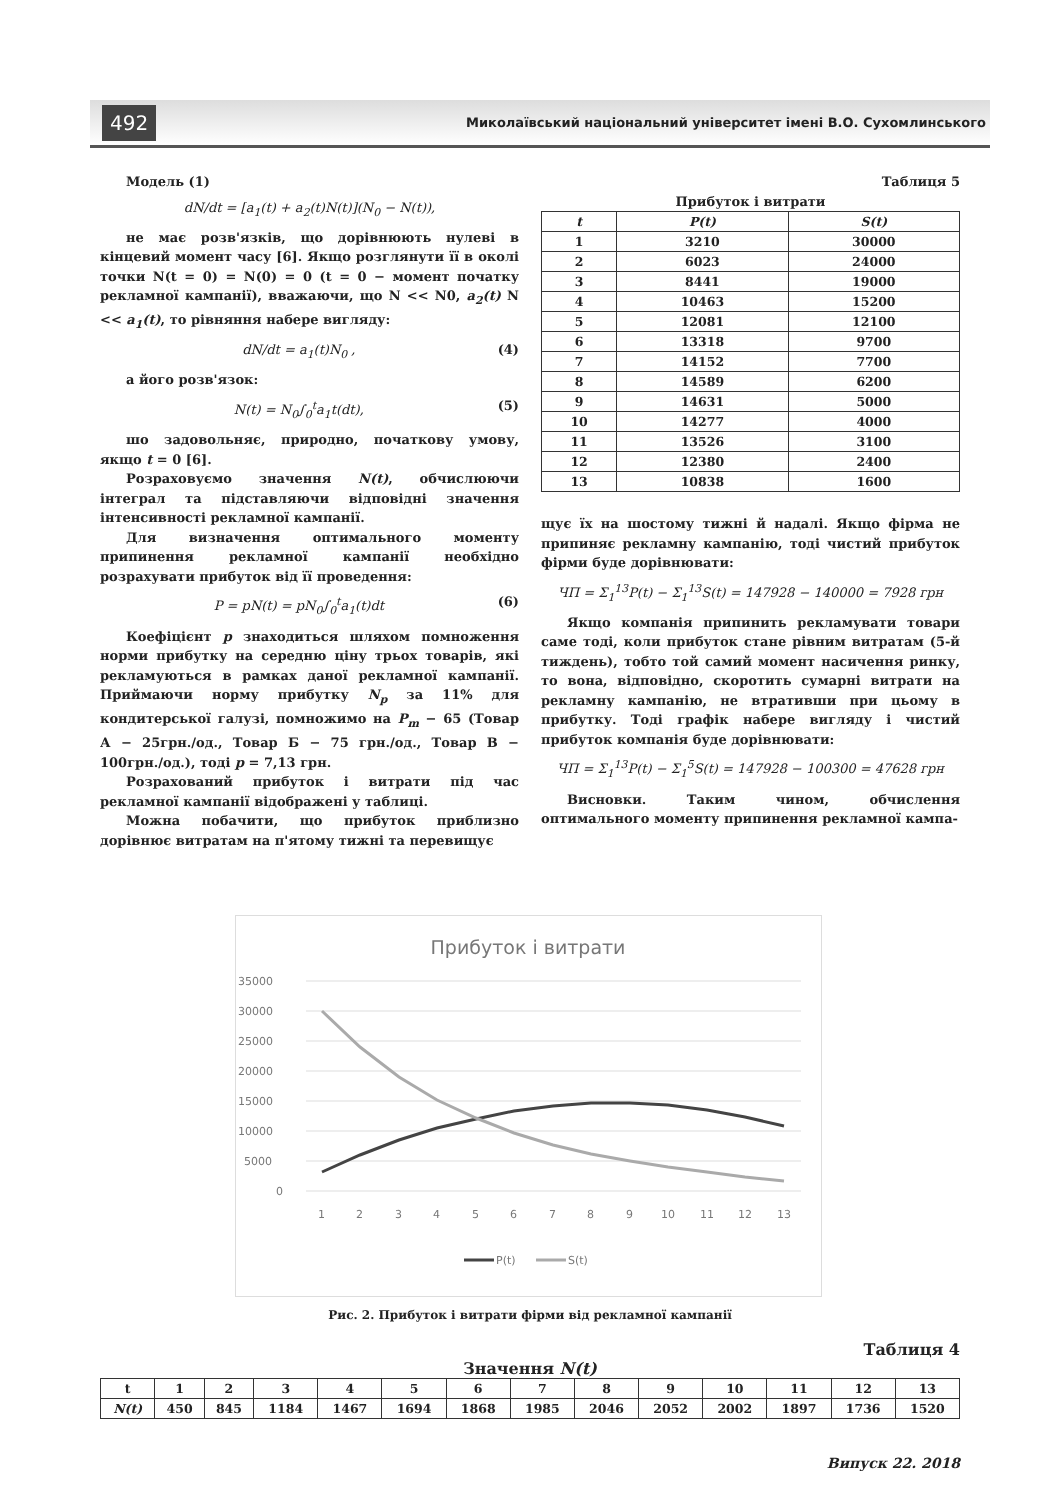492 Миколаївський національний університет імені В.О. Сухомлинського
Модель (1)
dN/dt = [a<sub>1</sub>(t) + a<sub>2</sub>(t)N(t)](N<sub>0</sub> − N(t)),
не має розв'язків, що дорівнюють нулеві в кінцевий момент часу [6]. Якщо розглянути її в околі точки N(t = 0) = N(0) = 0 (t = 0 − момент початку рекламної кампанії), вважаючи, що N << N0, a<sub>2</sub>(t) N << a<sub>1</sub>(t), то рівняння набере вигляду:
dN/dt = a<sub>1</sub>(t)N<sub>0</sub> , (4)
а його розв'язок:
N(t) = N<sub>0</sub>∫<sub>0</sub><sup>t</sup>a<sub>1</sub>t(dt), (5)
шо задовольняє, природно, початкову умову, якщо t = 0 [6].
Розраховуємо значення N(t), обчислюючи інтеграл та підставляючи відповідні значення інтенсивності рекламної кампанії.
Для визначення оптимального моменту припинення рекламної кампанії необхідно розрахувати прибуток від її проведення:
P = pN(t) = pN<sub>0</sub>∫<sub>0</sub><sup>t</sup>a<sub>1</sub>(t)dt (6)
Коефіцієнт p знаходиться шляхом помноження норми прибутку на середню ціну трьох товарів, які рекламуються в рамках даної рекламної кампанії. Приймаючи норму прибутку N<sub>p</sub> за 11% для кондитерської галузі, помножимо на P<sub>m</sub> − 65 (Товар А − 25грн./од., Товар Б − 75 грн./од., Товар В − 100грн./од.), тоді p = 7,13 грн.
Розрахований прибуток і витрати під час рекламної кампанії відображені у таблиці.
Можна побачити, що прибуток приблизно дорівнює витратам на п'ятому тижні та перевищує
Таблиця 5
Прибуток і витрати
| t | P(t) | S(t) |
| --- | --- | --- |
| 1 | 3210 | 30000 |
| 2 | 6023 | 24000 |
| 3 | 8441 | 19000 |
| 4 | 10463 | 15200 |
| 5 | 12081 | 12100 |
| 6 | 13318 | 9700 |
| 7 | 14152 | 7700 |
| 8 | 14589 | 6200 |
| 9 | 14631 | 5000 |
| 10 | 14277 | 4000 |
| 11 | 13526 | 3100 |
| 12 | 12380 | 2400 |
| 13 | 10838 | 1600 |
щує їх на шостому тижні й надалі. Якщо фірма не припиняє рекламну кампанію, тоді чистий прибуток фірми буде дорівнювати:
ЧП = Σ<sub>1</sub><sup>13</sup>P(t) − Σ<sub>1</sub><sup>13</sup>S(t) = 147928 − 140000 = 7928 грн
Якщо компанія припинить рекламувати товари саме тоді, коли прибуток стане рівним витратам (5-й тиждень), тобто той самий момент насичення ринку, то вона, відповідно, скоротить сумарні витрати на рекламну кампанію, не втративши при цьому в прибутку. Тоді графік набере вигляду і чистий прибуток компанія буде дорівнювати:
ЧП = Σ<sub>1</sub><sup>13</sup>P(t) − Σ<sub>1</sub><sup>5</sup>S(t) = 147928 − 100300 = 47628 грн
Висновки. Таким чином, обчислення оптимального моменту припинення рекламної кампа-
Прибуток і витрати
35000
30000
25000
20000
15000
10000
5000
0
1
2
3
4
5
6
7
8
9
10
11
12
13
P(t)
S(t)
Рис. 2. Прибуток і витрати фірми від рекламної кампанії
Таблиця 4
Значення N(t)
| t | 1 | 2 | 3 | 4 | 5 | 6 | 7 | 8 | 9 | 10 | 11 | 12 | 13 |
| --- | --- | --- | --- | --- | --- | --- | --- | --- | --- | --- | --- | --- | --- |
| N(t) | 450 | 845 | 1184 | 1467 | 1694 | 1868 | 1985 | 2046 | 2052 | 2002 | 1897 | 1736 | 1520 |
Випуск 22. 2018